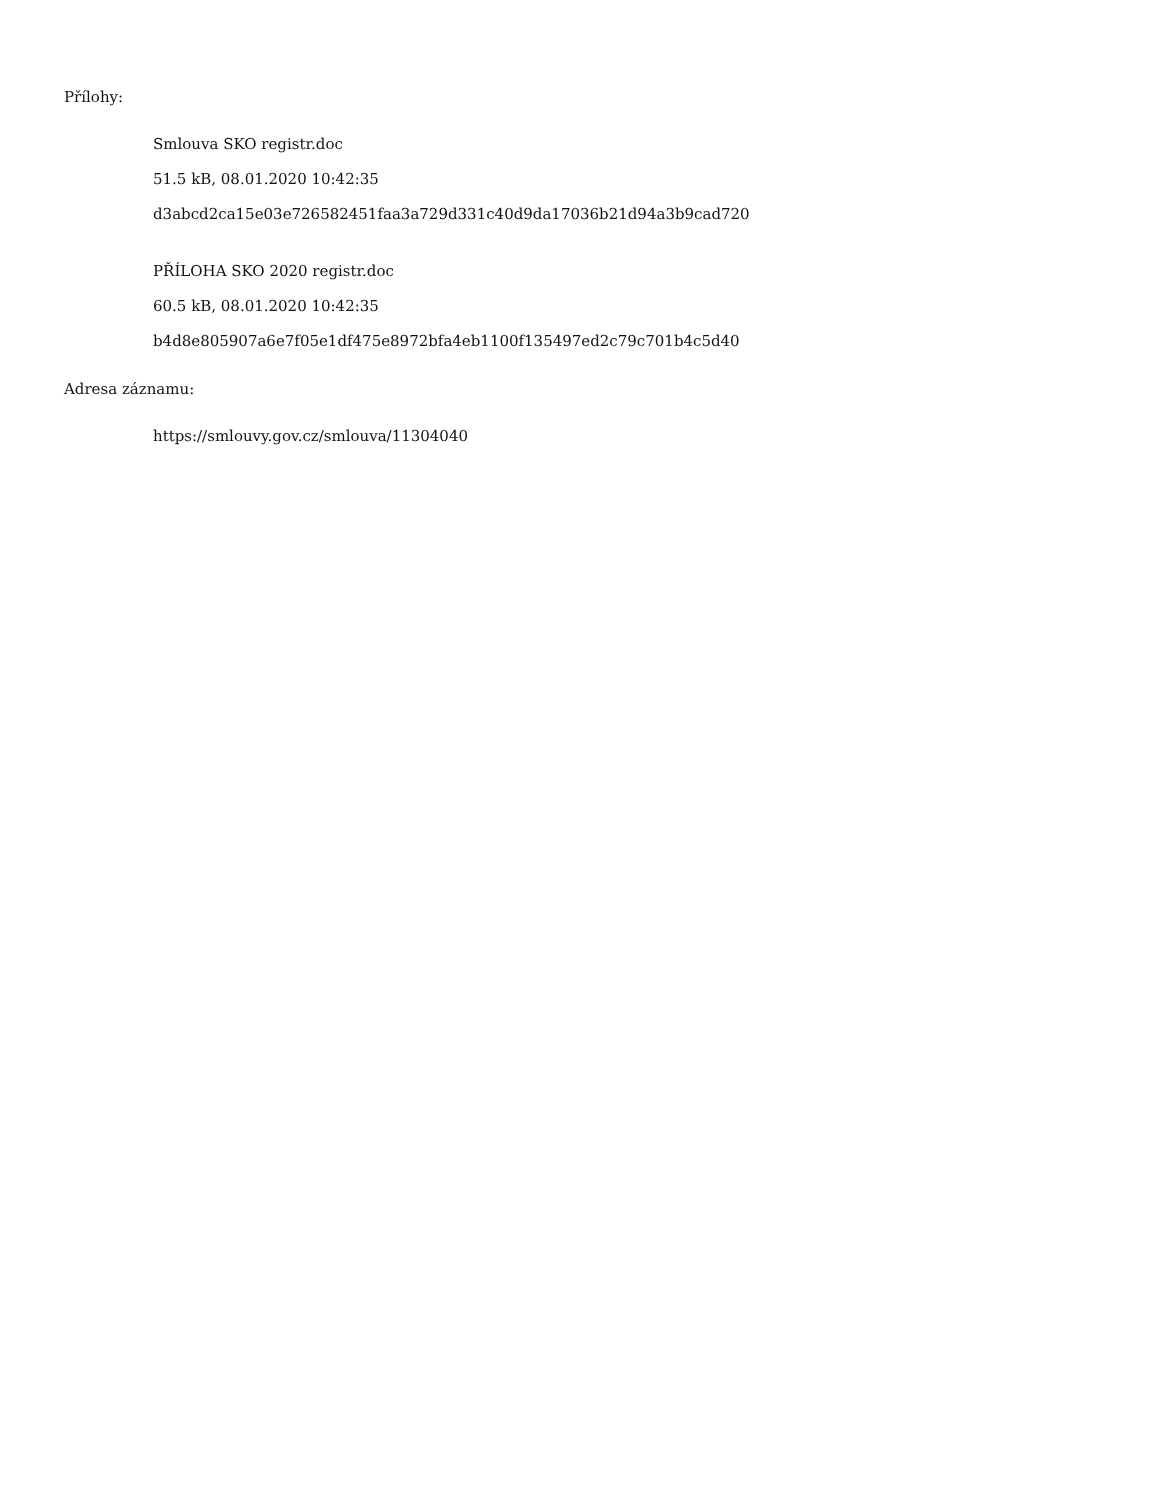Přílohy:
Smlouva SKO registr.doc
51.5 kB, 08.01.2020 10:42:35
d3abcd2ca15e03e726582451faa3a729d331c40d9da17036b21d94a3b9cad720
PŘÍLOHA SKO 2020 registr.doc
60.5 kB, 08.01.2020 10:42:35
b4d8e805907a6e7f05e1df475e8972bfa4eb1100f135497ed2c79c701b4c5d40
Adresa záznamu:
https://smlouvy.gov.cz/smlouva/11304040